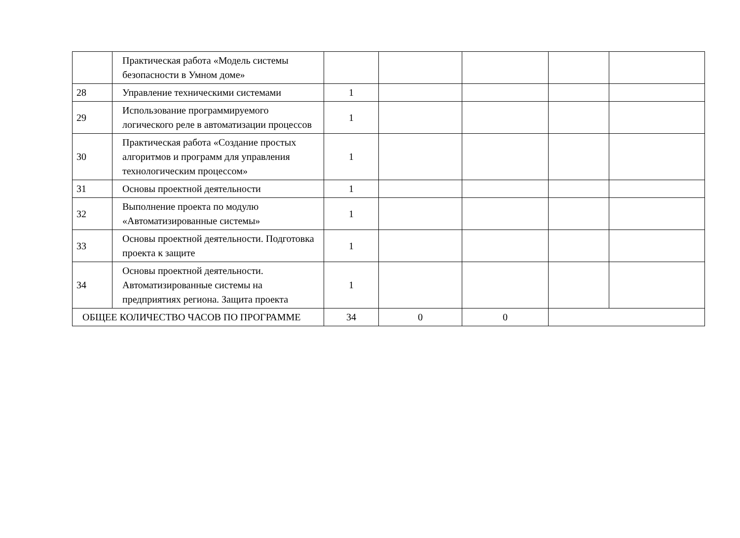| | Практическая работа «Модель системы безопасности в Умном доме» | | | | | |
| 28 | Управление техническими системами | 1 | | | | |
| 29 | Использование программируемого логического реле в автоматизации процессов | 1 | | | | |
| 30 | Практическая работа «Создание простых алгоритмов и программ для управления технологическим процессом» | 1 | | | | |
| 31 | Основы проектной деятельности | 1 | | | | |
| 32 | Выполнение проекта по модулю «Автоматизированные системы» | 1 | | | | |
| 33 | Основы проектной деятельности. Подготовка проекта к защите | 1 | | | | |
| 34 | Основы проектной деятельности. Автоматизированные системы на предприятиях региона. Защита проекта | 1 | | | | |
| ОБЩЕЕ КОЛИЧЕСТВО ЧАСОВ ПО ПРОГРАММЕ | | 34 | 0 | 0 | | |